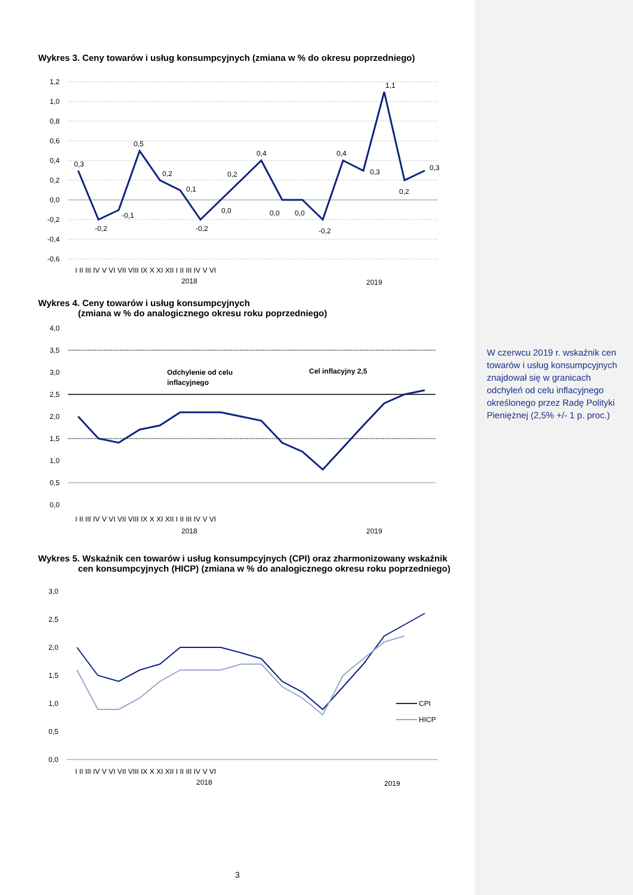Wykres 3. Ceny towarów i usług konsumpcyjnych (zmiana w % do okresu poprzedniego)
1,2
1,0
0,8
0,6
0,4
0,2
0,0
-0,2
-0,4
-0,6
0,3
-0,2
-0,1
0,5
0,2
0,1
-0,2
0,0
0,2
0,4
0,0
0,0
-0,2
0,4
0,3
1,1
0,2
0,3
I II III IV V VI VII VIII IX X XI XII I II III IV V VI
2018
2019
Wykres 4. Ceny towarów i usług konsumpcyjnych
(zmiana w % do analogicznego okresu roku poprzedniego)
4,0
3,5
3,0
2,5
2,0
1,5
1,0
0,5
0,0
Odchylenie od celu
inflacyjnego
Cel inflacyjny 2,5
I II III IV V VI VII VIII IX X XI XII I II III IV V VI
2018
2019
Wykres 5. Wskaźnik cen towarów i usług konsumpcyjnych (CPI) oraz zharmonizowany wskaźnik
cen konsumpcyjnych (HICP) (zmiana w % do analogicznego okresu roku poprzedniego)
3,0
2,5
2,0
1,5
1,0
0,5
0,0
CPI
HICP
I II III IV V VI VII VIII IX X XI XII I II III IV V VI
2018
2019
W czerwcu 2019 r. wskaźnik cen towarów i usług konsumpcyjnych znajdował się w granicach odchyleń od celu inflacyjnego określonego przez Radę Polityki Pieniężnej (2,5% +/- 1 p. proc.)
3